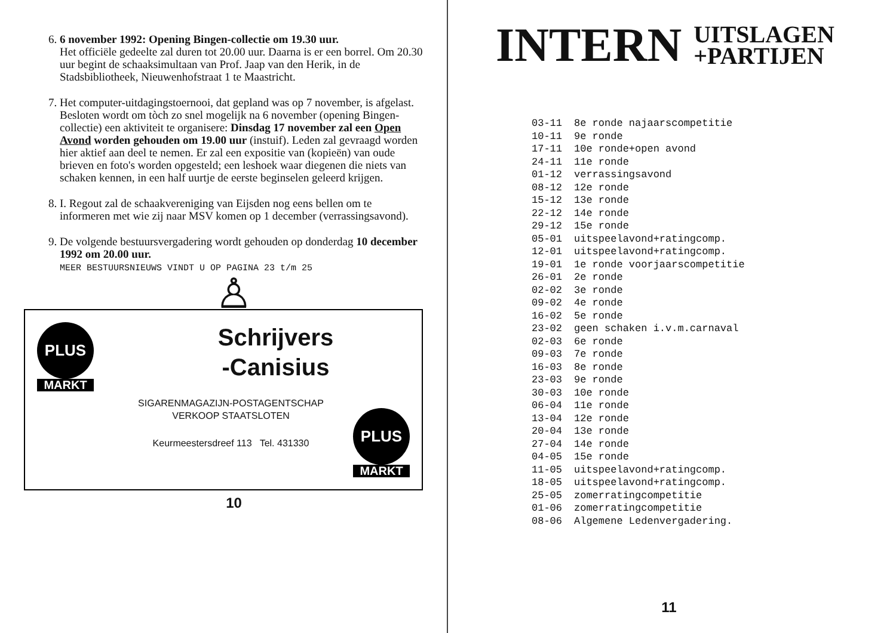6. 6 november 1992: Opening Bingen-collectie om 19.30 uur.
Het officiële gedeelte zal duren tot 20.00 uur. Daarna is er een borrel. Om 20.30 uur begint de schaaksimultaan van Prof. Jaap van den Herik, in de Stadsbibliotheek, Nieuwenhofstraat 1 te Maastricht.
7. Het computer-uitdagingstoernooi, dat gepland was op 7 november, is afgelast. Besloten wordt om tòch zo snel mogelijk na 6 november (opening Bingen-collectie) een aktiviteit te organisere: Dinsdag 17 november zal een Open Avond worden gehouden om 19.00 uur (instuif). Leden zal gevraagd worden hier aktief aan deel te nemen. Er zal een expositie van (kopieën) van oude brieven en foto's worden opgesteld; een leshoek waar diegenen die niets van schaken kennen, in een half uurtje de eerste beginselen geleerd krijgen.
8. I. Regout zal de schaakvereniging van Eijsden nog eens bellen om te informeren met wie zij naar MSV komen op 1 december (verrassingsavond).
9. De volgende bestuursvergadering wordt gehouden op donderdag 10 december 1992 om 20.00 uur.
MEER BESTUURSNIEUWS VINDT U OP PAGINA 23 t/m 25
♙
PLUS
MARKT
Schrijvers
-Canisius
SIGARENMAGAZIJN-POSTAGENTSCHAP
VERKOOP STAATSLOTEN
Keurmeestersdreef 113 Tel. 431330
PLUS
MARKT
10
INTERN UITSLAGEN
+PARTIJEN
| 03-11 | 8e ronde najaarscompetitie |
| 10-11 | 9e ronde |
| 17-11 | 10e ronde+open avond |
| 24-11 | 11e ronde |
| 01-12 | verrassingsavond |
| 08-12 | 12e ronde |
| 15-12 | 13e ronde |
| 22-12 | 14e ronde |
| 29-12 | 15e ronde |
| 05-01 | uitspeelavond+ratingcomp. |
| 12-01 | uitspeelavond+ratingcomp. |
| 19-01 | 1e ronde voorjaarscompetitie |
| 26-01 | 2e ronde |
| 02-02 | 3e ronde |
| 09-02 | 4e ronde |
| 16-02 | 5e ronde |
| 23-02 | geen schaken i.v.m.carnaval |
| 02-03 | 6e ronde |
| 09-03 | 7e ronde |
| 16-03 | 8e ronde |
| 23-03 | 9e ronde |
| 30-03 | 10e ronde |
| 06-04 | 11e ronde |
| 13-04 | 12e ronde |
| 20-04 | 13e ronde |
| 27-04 | 14e ronde |
| 04-05 | 15e ronde |
| 11-05 | uitspeelavond+ratingcomp. |
| 18-05 | uitspeelavond+ratingcomp. |
| 25-05 | zomerratingcompetitie |
| 01-06 | zomerratingcompetitie |
| 08-06 | Algemene Ledenvergadering. |
11